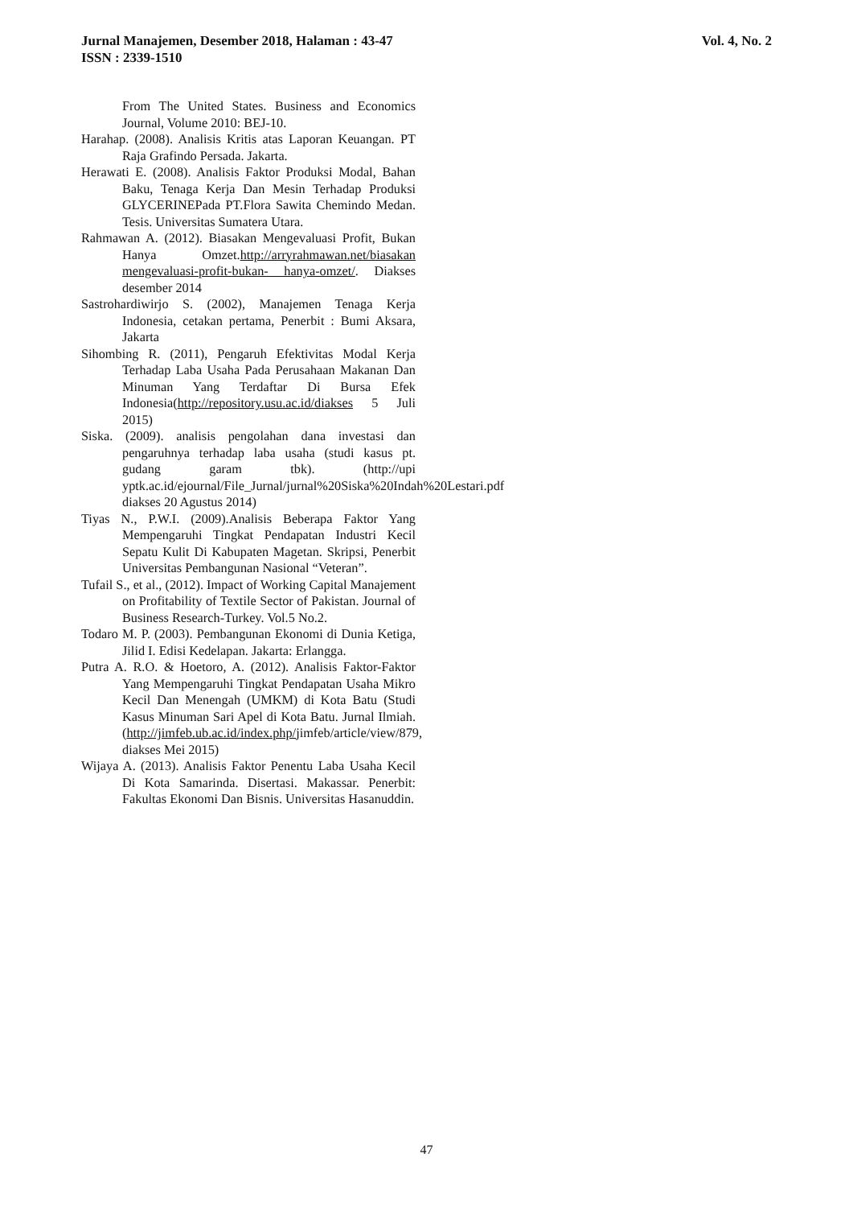Vol. 4, No. 2 Jurnal Manajemen, Desember 2018, Halaman : 43-47
ISSN : 2339-1510
From The United States. Business and Economics Journal, Volume 2010: BEJ-10.
Harahap. (2008). Analisis Kritis atas Laporan Keuangan. PT Raja Grafindo Persada. Jakarta.
Herawati E. (2008). Analisis Faktor Produksi Modal, Bahan Baku, Tenaga Kerja Dan Mesin Terhadap Produksi GLYCERINEPada PT.Flora Sawita Chemindo Medan. Tesis. Universitas Sumatera Utara.
Rahmawan A. (2012). Biasakan Mengevaluasi Profit, Bukan Hanya Omzet.http://arryrahmawan.net/biasakan mengevaluasi-profit-bukan- hanya-omzet/. Diakses desember 2014
Sastrohardiwirjo S. (2002), Manajemen Tenaga Kerja Indonesia, cetakan pertama, Penerbit : Bumi Aksara, Jakarta
Sihombing R. (2011), Pengaruh Efektivitas Modal Kerja Terhadap Laba Usaha Pada Perusahaan Makanan Dan Minuman Yang Terdaftar Di Bursa Efek Indonesia(http://repository.usu.ac.id/diakses 5 Juli 2015)
Siska. (2009). analisis pengolahan dana investasi dan pengaruhnya terhadap laba usaha (studi kasus pt. gudang garam tbk). (http://upi yptk.ac.id/ejournal/File_Jurnal/jurnal%20Siska%20Indah%20Lestari.pdf diakses 20 Agustus 2014)
Tiyas N., P.W.I. (2009).Analisis Beberapa Faktor Yang Mempengaruhi Tingkat Pendapatan Industri Kecil Sepatu Kulit Di Kabupaten Magetan. Skripsi, Penerbit Universitas Pembangunan Nasional “Veteran”.
Tufail S., et al., (2012). Impact of Working Capital Manajement on Profitability of Textile Sector of Pakistan. Journal of Business Research-Turkey. Vol.5 No.2.
Todaro M. P. (2003). Pembangunan Ekonomi di Dunia Ketiga, Jilid I. Edisi Kedelapan. Jakarta: Erlangga.
Putra A. R.O. & Hoetoro, A. (2012). Analisis Faktor-Faktor Yang Mempengaruhi Tingkat Pendapatan Usaha Mikro Kecil Dan Menengah (UMKM) di Kota Batu (Studi Kasus Minuman Sari Apel di Kota Batu. Jurnal Ilmiah. (http://jimfeb.ub.ac.id/index.php/jimfeb/article/view/879, diakses Mei 2015)
Wijaya A. (2013). Analisis Faktor Penentu Laba Usaha Kecil Di Kota Samarinda. Disertasi. Makassar. Penerbit: Fakultas Ekonomi Dan Bisnis. Universitas Hasanuddin.
47